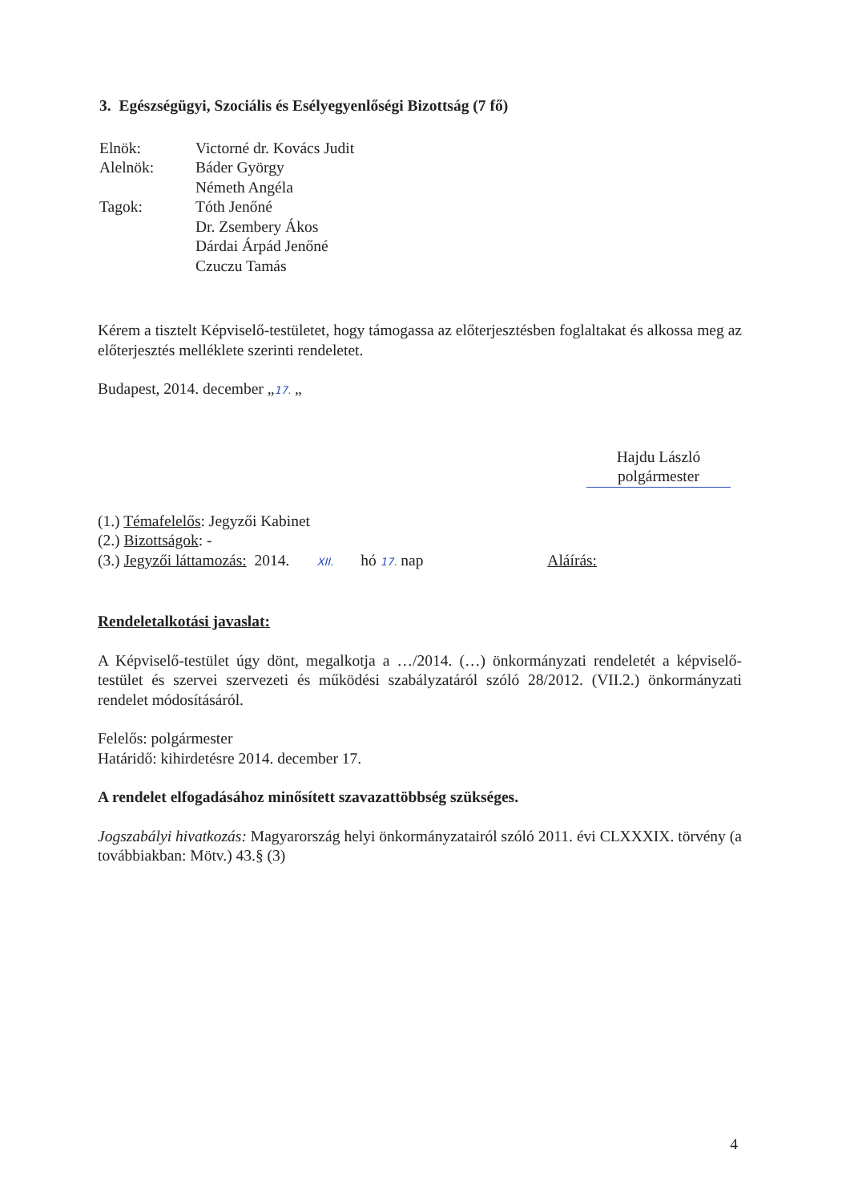3. Egészségügyi, Szociális és Esélyegyenlőségi Bizottság (7 fő)
| Elnök: | Victorné dr. Kovács Judit |
| Alelnök: | Báder György |
| | Németh Angéla |
| Tagok: | Tóth Jenőné |
| | Dr. Zsembery Ákos |
| | Dárdai Árpád Jenőné |
| | Czuczu Tamás |
Kérem a tisztelt Képviselő-testületet, hogy támogassa az előterjesztésben foglaltakat és alkossa meg az előterjesztés melléklete szerinti rendeletet.
Budapest, 2014. december „17. „
Hajdu László
polgármester
(1.) Témafelelős: Jegyzői Kabinet
(2.) Bizottságok: -
(3.) Jegyzői láttamozás: 2014. XII. hó 17. nap Aláírás:
Rendeletalkotási javaslat:
A Képviselő-testület úgy dönt, megalkotja a …/2014. (…) önkormányzati rendeletét a képviselő-testület és szervei szervezeti és működési szabályzatáról szóló 28/2012. (VII.2.) önkormányzati rendelet módosításáról.
Felelős: polgármester
Határidő: kihirdetésre 2014. december 17.
A rendelet elfogadásához minősített szavazattöbbség szükséges.
Jogszabályi hivatkozás: Magyarország helyi önkormányzatairól szóló 2011. évi CLXXXIX. törvény (a továbbiakban: Mötv.) 43.§ (3)
4